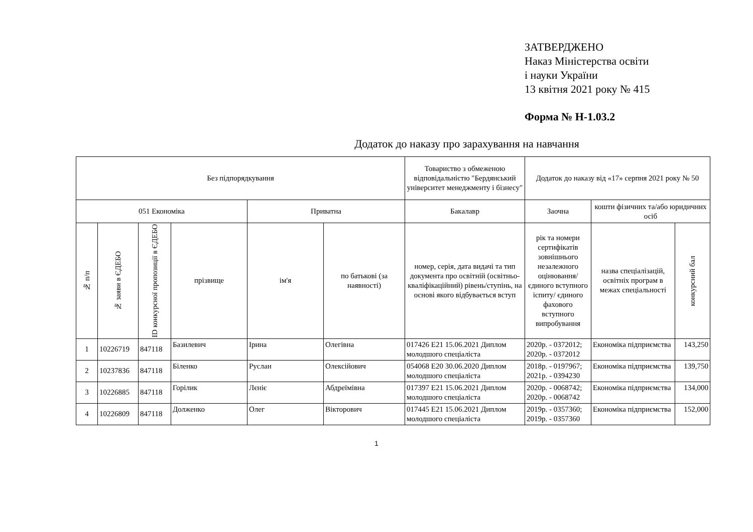ЗАТВЕРДЖЕНО
Наказ Міністерства освіти
і науки України
13 квітня 2021 року № 415
Форма № Н-1.03.2
Додаток до наказу про зарахування на навчання
| Без підпорядкування | | | | | | Товариство з обмеженою відповідальністю "Бердянський університет менеджменту і бізнесу" | Додаток до наказу від «17» серпня 2021 року № 50 | | |
| 051 Економіка | | | | Приватна | | Бакалавр | Заочна | кошти фізичних та/або юридичних осіб | |
| № п/п | № заяви в ЄДЕБО | ID конкурсної пропозиції в ЄДЕБО | прізвище | ім'я | по батькові (за наявності) | номер, серія, дата видачі та тип документа про освітній (освітньо-кваліфікаційний) рівень/ступінь, на основі якого відбувається вступ | рік та номери сертифікатів зовнішнього незалежного оцінювання/ єдиного вступного іспиту/ єдиного фахового вступного випробування | назва спеціалізацій, освітніх програм в межах спеціальності | конкурсний бал |
| 1 | 10226719 | 847118 | Базилевич | Ірина | Олегівна | 017426 E21 15.06.2021 Диплом молодшого спеціаліста | 2020р. - 0372012; 2020р. - 0372012 | Економіка підприємства | 143,250 |
| 2 | 10237836 | 847118 | Біленко | Руслан | Олексійович | 054068 E20 30.06.2020 Диплом молодшого спеціаліста | 2018р. - 0197967; 2021р. - 0394230 | Економіка підприємства | 139,750 |
| 3 | 10226885 | 847118 | Горілик | Лєніє | Абдреїмівна | 017397 E21 15.06.2021 Диплом молодшого спеціаліста | 2020р. - 0068742; 2020р. - 0068742 | Економіка підприємства | 134,000 |
| 4 | 10226809 | 847118 | Долженко | Олег | Вікторович | 017445 E21 15.06.2021 Диплом молодшого спеціаліста | 2019р. - 0357360; 2019р. - 0357360 | Економіка підприємства | 152,000 |
1